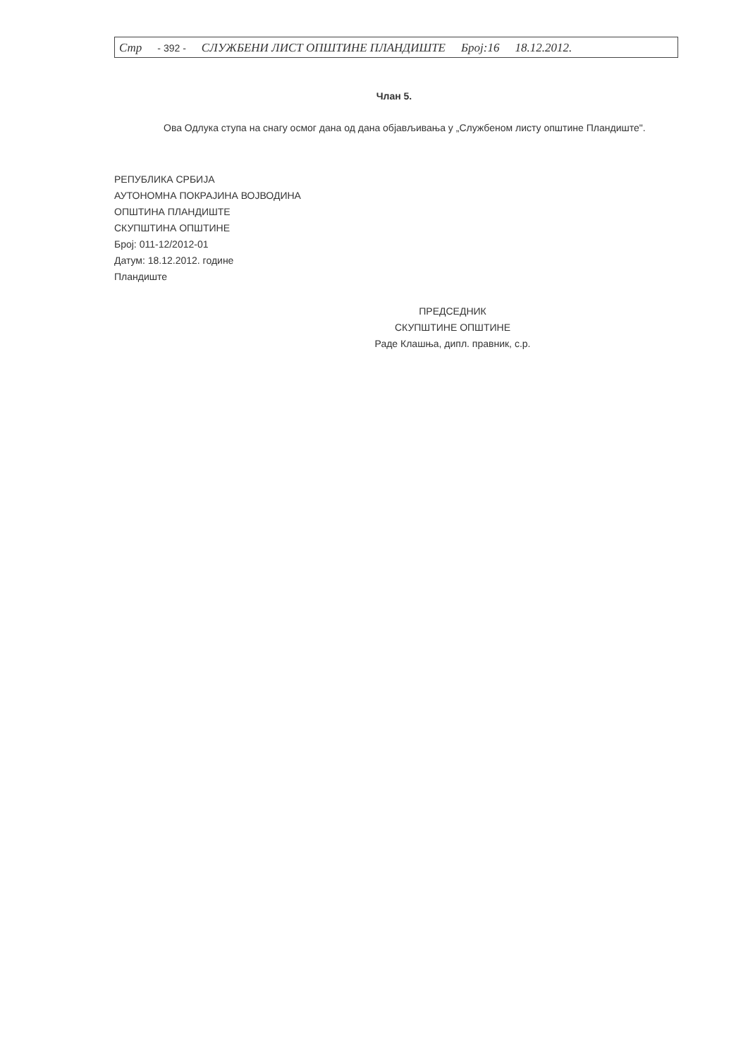Стр - 392 - СЛУЖБЕНИ ЛИСТ ОПШТИНЕ ПЛАНДИШТЕ Број:16 18.12.2012.
Члан 5.
Ова Одлука ступа на снагу осмог дана од дана објављивања у „Службеном листу општине Пландиште".
РЕПУБЛИКА СРБИЈА
АУТОНОМНА ПОКРАЈИНА ВОЈВОДИНА
ОПШТИНА ПЛАНДИШТЕ
СКУПШТИНА ОПШТИНЕ
Број: 011-12/2012-01
Датум: 18.12.2012. године
Пландиште
ПРЕДСЕДНИК
СКУПШТИНЕ ОПШТИНЕ
Раде Клашња, дипл. правник, с.р.